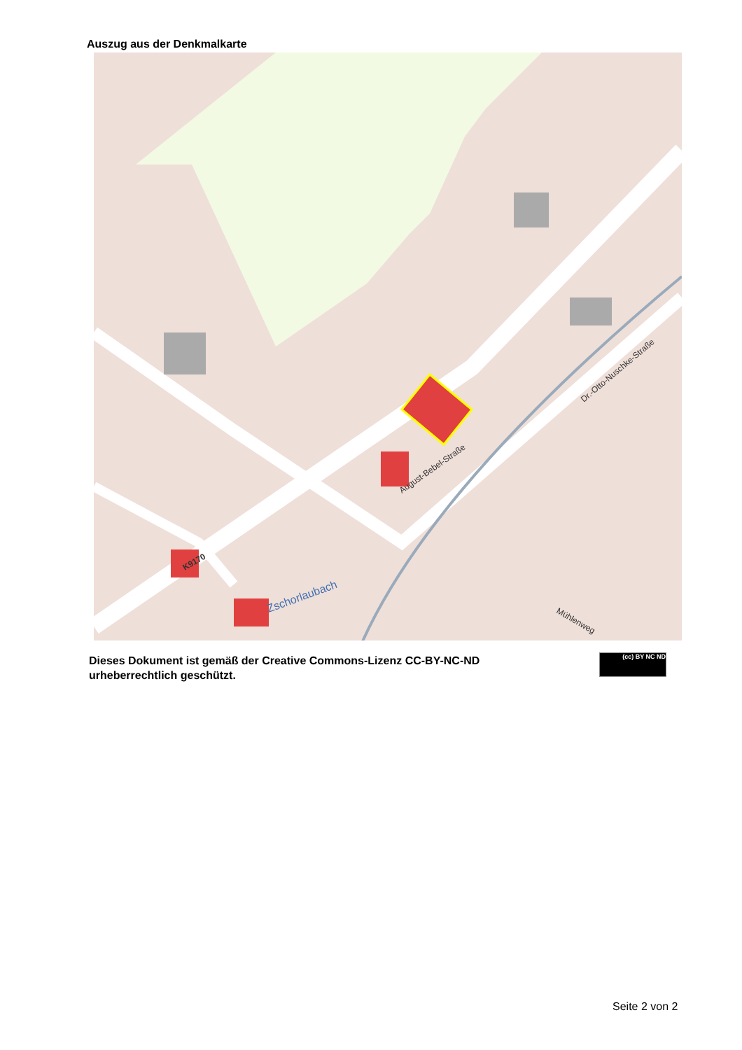Auszug aus der Denkmalkarte
August-Bebel-Straße
Zschorlaubach
Dr.-Otto-Nuschke-Straße
Mühlenweg
K9170
Dieses Dokument ist gemäß der Creative Commons-Lizenz CC-BY-NC-ND
urheberrechtlich geschützt.
(cc) BY NC ND
Seite 2 von 2